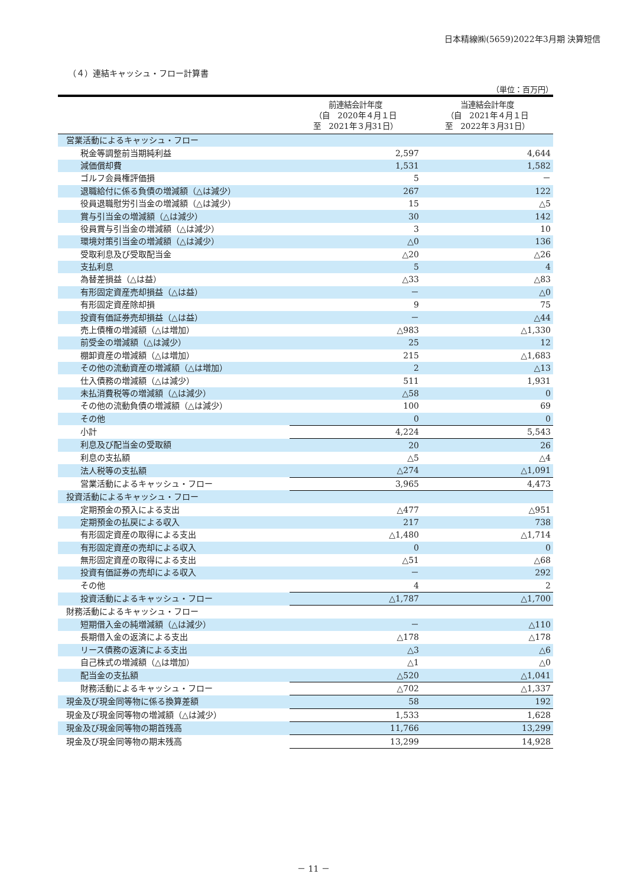日本精線㈱(5659)2022年3月期 決算短信
（４）連結キャッシュ・フロー計算書
（単位：百万円）
| | 前連結会計年度 （自 2020年４月１日 至 2021年３月31日） | 当連結会計年度 （自 2021年４月１日 至 2022年３月31日） |
| --- | --- | --- |
| 営業活動によるキャッシュ・フロー | | |
| 税金等調整前当期純利益 | 2,597 | 4,644 |
| 減価償却費 | 1,531 | 1,582 |
| ゴルフ会員権評価損 | 5 | － |
| 退職給付に係る負債の増減額（△は減少） | 267 | 122 |
| 役員退職慰労引当金の増減額（△は減少） | 15 | △5 |
| 賞与引当金の増減額（△は減少） | 30 | 142 |
| 役員賞与引当金の増減額（△は減少） | 3 | 10 |
| 環境対策引当金の増減額（△は減少） | △0 | 136 |
| 受取利息及び受取配当金 | △20 | △26 |
| 支払利息 | 5 | 4 |
| 為替差損益（△は益） | △33 | △83 |
| 有形固定資産売却損益（△は益） | － | △0 |
| 有形固定資産除却損 | 9 | 75 |
| 投資有価証券売却損益（△は益） | － | △44 |
| 売上債権の増減額（△は増加） | △983 | △1,330 |
| 前受金の増減額（△は減少） | 25 | 12 |
| 棚卸資産の増減額（△は増加） | 215 | △1,683 |
| その他の流動資産の増減額（△は増加） | 2 | △13 |
| 仕入債務の増減額（△は減少） | 511 | 1,931 |
| 未払消費税等の増減額（△は減少） | △58 | 0 |
| その他の流動負債の増減額（△は減少） | 100 | 69 |
| その他 | 0 | 0 |
| 小計 | 4,224 | 5,543 |
| 利息及び配当金の受取額 | 20 | 26 |
| 利息の支払額 | △5 | △4 |
| 法人税等の支払額 | △274 | △1,091 |
| 営業活動によるキャッシュ・フロー | 3,965 | 4,473 |
| 投資活動によるキャッシュ・フロー | | |
| 定期預金の預入による支出 | △477 | △951 |
| 定期預金の払戻による収入 | 217 | 738 |
| 有形固定資産の取得による支出 | △1,480 | △1,714 |
| 有形固定資産の売却による収入 | 0 | 0 |
| 無形固定資産の取得による支出 | △51 | △68 |
| 投資有価証券の売却による収入 | － | 292 |
| その他 | 4 | 2 |
| 投資活動によるキャッシュ・フロー | △1,787 | △1,700 |
| 財務活動によるキャッシュ・フロー | | |
| 短期借入金の純増減額（△は減少） | － | △110 |
| 長期借入金の返済による支出 | △178 | △178 |
| リース債務の返済による支出 | △3 | △6 |
| 自己株式の増減額（△は増加） | △1 | △0 |
| 配当金の支払額 | △520 | △1,041 |
| 財務活動によるキャッシュ・フロー | △702 | △1,337 |
| 現金及び現金同等物に係る換算差額 | 58 | 192 |
| 現金及び現金同等物の増減額（△は減少） | 1,533 | 1,628 |
| 現金及び現金同等物の期首残高 | 11,766 | 13,299 |
| 現金及び現金同等物の期末残高 | 13,299 | 14,928 |
－ 11 －